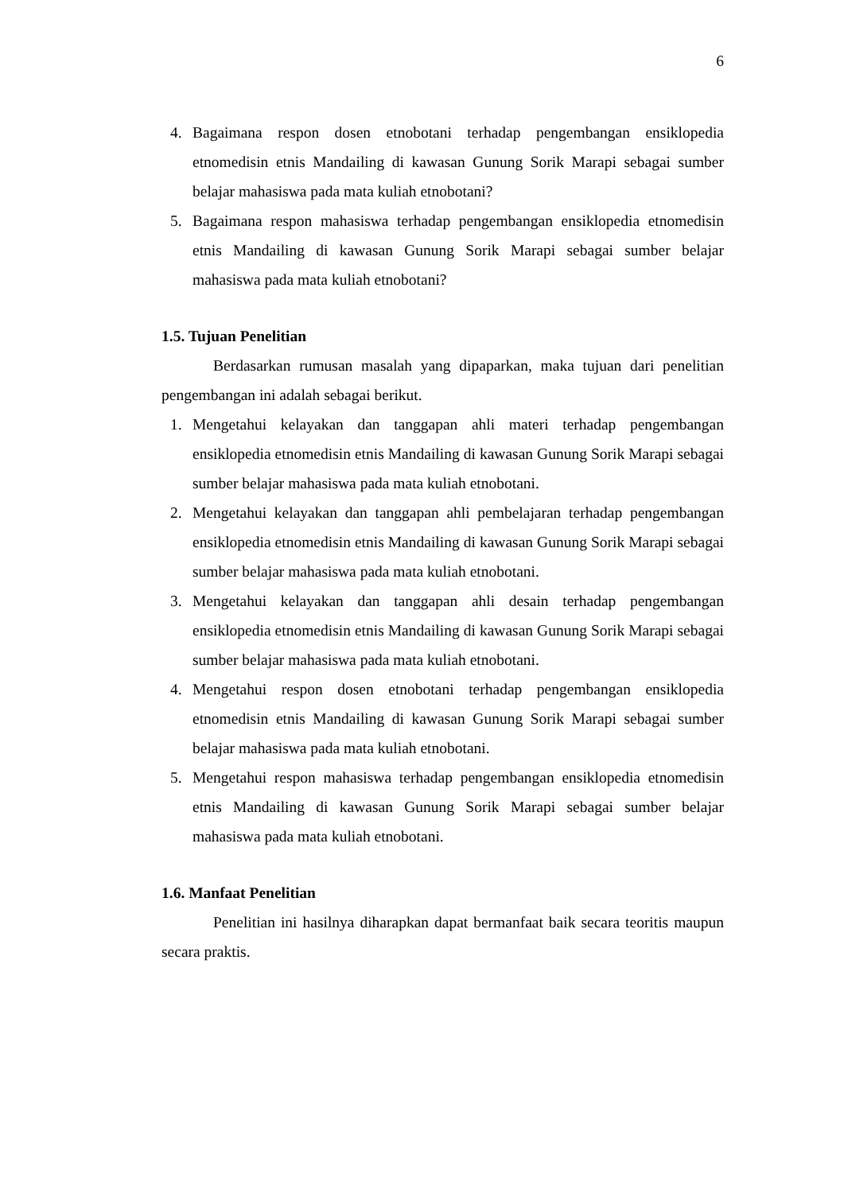6
4. Bagaimana respon dosen etnobotani terhadap pengembangan ensiklopedia etnomedisin etnis Mandailing di kawasan Gunung Sorik Marapi sebagai sumber belajar mahasiswa pada mata kuliah etnobotani?
5. Bagaimana respon mahasiswa terhadap pengembangan ensiklopedia etnomedisin etnis Mandailing di kawasan Gunung Sorik Marapi sebagai sumber belajar mahasiswa pada mata kuliah etnobotani?
1.5. Tujuan Penelitian
Berdasarkan rumusan masalah yang dipaparkan, maka tujuan dari penelitian pengembangan ini adalah sebagai berikut.
1. Mengetahui kelayakan dan tanggapan ahli materi terhadap pengembangan ensiklopedia etnomedisin etnis Mandailing di kawasan Gunung Sorik Marapi sebagai sumber belajar mahasiswa pada mata kuliah etnobotani.
2. Mengetahui kelayakan dan tanggapan ahli pembelajaran terhadap pengembangan ensiklopedia etnomedisin etnis Mandailing di kawasan Gunung Sorik Marapi sebagai sumber belajar mahasiswa pada mata kuliah etnobotani.
3. Mengetahui kelayakan dan tanggapan ahli desain terhadap pengembangan ensiklopedia etnomedisin etnis Mandailing di kawasan Gunung Sorik Marapi sebagai sumber belajar mahasiswa pada mata kuliah etnobotani.
4. Mengetahui respon dosen etnobotani terhadap pengembangan ensiklopedia etnomedisin etnis Mandailing di kawasan Gunung Sorik Marapi sebagai sumber belajar mahasiswa pada mata kuliah etnobotani.
5. Mengetahui respon mahasiswa terhadap pengembangan ensiklopedia etnomedisin etnis Mandailing di kawasan Gunung Sorik Marapi sebagai sumber belajar mahasiswa pada mata kuliah etnobotani.
1.6. Manfaat Penelitian
Penelitian ini hasilnya diharapkan dapat bermanfaat baik secara teoritis maupun secara praktis.